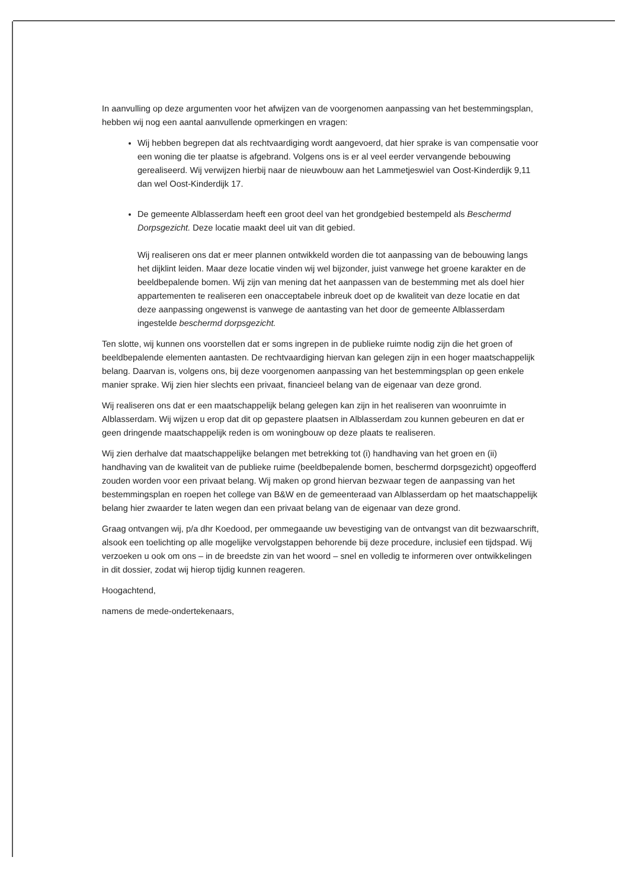In aanvulling op deze argumenten voor het afwijzen van de voorgenomen aanpassing van het bestemmingsplan, hebben wij nog een aantal aanvullende opmerkingen en vragen:
Wij hebben begrepen dat als rechtvaardiging wordt aangevoerd, dat hier sprake is van compensatie voor een woning die ter plaatse is afgebrand. Volgens ons is er al veel eerder vervangende bebouwing gerealiseerd. Wij verwijzen hierbij naar de nieuwbouw aan het Lammetjeswiel van Oost-Kinderdijk 9,11 dan wel Oost-Kinderdijk 17.
De gemeente Alblasserdam heeft een groot deel van het grondgebied bestempeld als Beschermd Dorpsgezicht. Deze locatie maakt deel uit van dit gebied.
Wij realiseren ons dat er meer plannen ontwikkeld worden die tot aanpassing van de bebouwing langs het dijklint leiden. Maar deze locatie vinden wij wel bijzonder, juist vanwege het groene karakter en de beeldbepalende bomen. Wij zijn van mening dat het aanpassen van de bestemming met als doel hier appartementen te realiseren een onacceptabele inbreuk doet op de kwaliteit van deze locatie en dat deze aanpassing ongewenst is vanwege de aantasting van het door de gemeente Alblasserdam ingestelde beschermd dorpsgezicht.
Ten slotte, wij kunnen ons voorstellen dat er soms ingrepen in de publieke ruimte nodig zijn die het groen of beeldbepalende elementen aantasten. De rechtvaardiging hiervan kan gelegen zijn in een hoger maatschappelijk belang. Daarvan is, volgens ons, bij deze voorgenomen aanpassing van het bestemmingsplan op geen enkele manier sprake. Wij zien hier slechts een privaat, financieel belang van de eigenaar van deze grond.
Wij realiseren ons dat er een maatschappelijk belang gelegen kan zijn in het realiseren van woonruimte in Alblasserdam. Wij wijzen u erop dat dit op gepastere plaatsen in Alblasserdam zou kunnen gebeuren en dat er geen dringende maatschappelijk reden is om woningbouw op deze plaats te realiseren.
Wij zien derhalve dat maatschappelijke belangen met betrekking tot (i) handhaving van het groen en (ii) handhaving van de kwaliteit van de publieke ruime (beeldbepalende bomen, beschermd dorpsgezicht) opgeofferd zouden worden voor een privaat belang. Wij maken op grond hiervan bezwaar tegen de aanpassing van het bestemmingsplan en roepen het college van B&W en de gemeenteraad van Alblasserdam op het maatschappelijk belang hier zwaarder te laten wegen dan een privaat belang van de eigenaar van deze grond.
Graag ontvangen wij, p/a dhr Koedood, per ommegaande uw bevestiging van de ontvangst van dit bezwaarschrift, alsook een toelichting op alle mogelijke vervolgstappen behorende bij deze procedure, inclusief een tijdspad. Wij verzoeken u ook om ons – in de breedste zin van het woord – snel en volledig te informeren over ontwikkelingen in dit dossier, zodat wij hierop tijdig kunnen reageren.
Hoogachtend,
namens de mede-ondertekenaars,